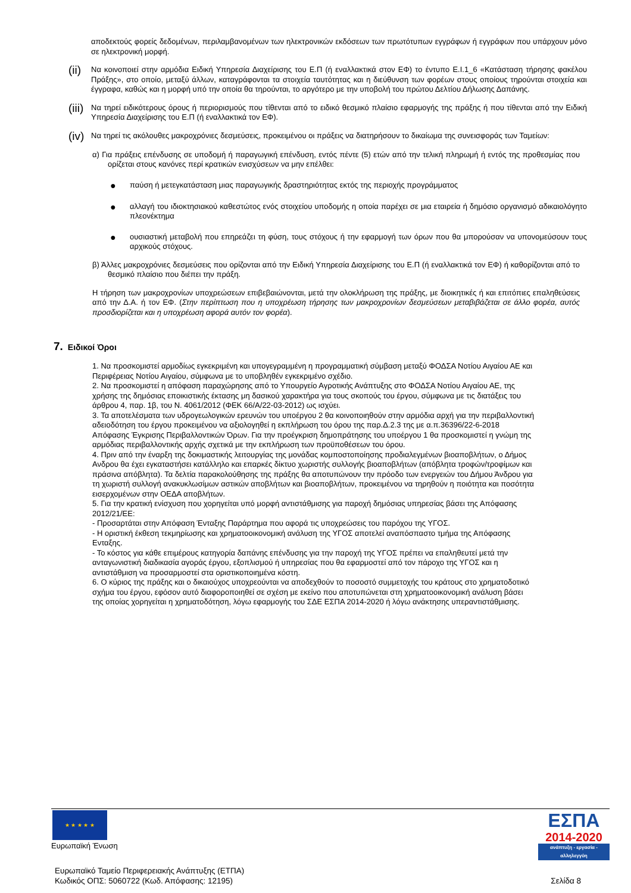αποδεκτούς φορείς δεδομένων, περιλαμβανομένων των ηλεκτρονικών εκδόσεων των πρωτότυπων εγγράφων ή εγγράφων που υπάρχουν μόνο σε ηλεκτρονική μορφή.
(ii)
Να κοινοποιεί στην αρμόδια Ειδική Υπηρεσία Διαχείρισης του Ε.Π (ή εναλλακτικά στον ΕΦ) το έντυπο Ε.Ι.1_6 «Κατάσταση τήρησης φακέλου Πράξης», στο οποίο, μεταξύ άλλων, καταγράφονται τα στοιχεία ταυτότητας και η διεύθυνση των φορέων στους οποίους τηρούνται στοιχεία και έγγραφα, καθώς και η μορφή υπό την οποία θα τηρούνται, το αργότερο με την υποβολή του πρώτου Δελτίου Δήλωσης Δαπάνης.
(iii)
Να τηρεί ειδικότερους όρους ή περιορισμούς που τίθενται από το ειδικό θεσμικό πλαίσιο εφαρμογής της πράξης ή που τίθενται από την Ειδική Υπηρεσία Διαχείρισης του Ε.Π (ή εναλλακτικά τον ΕΦ).
(iv)
Να τηρεί τις ακόλουθες μακροχρόνιες δεσμεύσεις, προκειμένου οι πράξεις να διατηρήσουν το δικαίωμα της συνεισφοράς των Ταμείων:
α) Για πράξεις επένδυσης σε υποδομή ή παραγωγική επένδυση, εντός πέντε (5) ετών από την τελική πληρωμή ή εντός της προθεσμίας που ορίζεται στους κανόνες περί κρατικών ενισχύσεων να μην επέλθει:
●
παύση ή μετεγκατάσταση μιας παραγωγικής δραστηριότητας εκτός της περιοχής προγράμματος
●
αλλαγή του ιδιοκτησιακού καθεστώτος ενός στοιχείου υποδομής η οποία παρέχει σε μια εταιρεία ή δημόσιο οργανισμό αδικαιολόγητο πλεονέκτημα
●
ουσιαστική μεταβολή που επηρεάζει τη φύση, τους στόχους ή την εφαρμογή των όρων που θα μπορούσαν να υπονομεύσουν τους αρχικούς στόχους.
β) Άλλες μακροχρόνιες δεσμεύσεις που ορίζονται από την Ειδική Υπηρεσία Διαχείρισης του Ε.Π (ή εναλλακτικά τον ΕΦ) ή καθορίζονται από το θεσμικό πλαίσιο που διέπει την πράξη.
Η τήρηση των μακροχρονίων υποχρεώσεων επιβεβαιώνονται, μετά την ολοκλήρωση της πράξης, με διοικητικές ή και επιτόπιες επαληθεύσεις από την Δ.Α. ή τον ΕΦ. (Στην περίπτωση που η υποχρέωση τήρησης των μακροχρονίων δεσμεύσεων μεταβιβάζεται σε άλλο φορέα, αυτός προσδιορίζεται και η υποχρέωση αφορά αυτόν τον φορέα).
7. Ειδικοί Όροι
1. Να προσκομιστεί αρμοδίως εγκεκριμένη και υπογεγραμμένη η προγραμματική σύμβαση μεταξύ ΦΟΔΣΑ Νοτίου Αιγαίου ΑΕ και Περιφέρειας Νοτίου Αιγαίου, σύμφωνα με το υποβληθέν εγκεκριμένο σχέδιο.
2. Να προσκομιστεί η απόφαση παραχώρησης από το Υπουργείο Αγροτικής Ανάπτυξης στο ΦΟΔΣΑ Νοτίου Αιγαίου ΑΕ, της χρήσης της δημόσιας εποικιστικής έκτασης μη δασικού χαρακτήρα για τους σκοπούς του έργου, σύμφωνα με τις διατάξεις του άρθρου 4, παρ. 1β, του Ν. 4061/2012 (ΦΕΚ 66/Α/22-03-2012) ως ισχύει.
3. Τα αποτελέσματα των υδρογεωλογικών ερευνών του υποέργου 2 θα κοινοποιηθούν στην αρμόδια αρχή για την περιβαλλοντική αδειοδότηση του έργου προκειμένου να αξιολογηθεί η εκπλήρωση του όρου της παρ.Δ.2.3 της με α.π.36396/22-6-2018 Απόφασης Έγκρισης Περιβαλλοντικών Όρων. Για την προέγκριση δημοπράτησης του υποέργου 1 θα προσκομιστεί η γνώμη της αρμόδιας περιβαλλοντικής αρχής σχετικά με την εκπλήρωση των προϋποθέσεων του όρου.
4. Πριν από την έναρξη της δοκιμαστικής λειτουργίας της μονάδας κομποστοποίησης προδιαλεγμένων βιοαποβλήτων, ο Δήμος Ανδρου θα έχει εγκαταστήσει κατάλληλο και επαρκές δίκτυο χωριστής συλλογής βιοαποβλήτων (απόβλητα τροφών/τροφίμων και πράσινα απόβλητα). Τα δελτία παρακολούθησης της πράξης θα αποτυπώνουν την πρόοδο των ενεργειών του Δήμου Άνδρου για τη χωριστή συλλογή ανακυκλωσίμων αστικών αποβλήτων και βιοαποβλήτων, προκειμένου να τηρηθούν η ποιότητα και ποσότητα εισερχομένων στην ΟΕΔΑ αποβλήτων.
5. Για την κρατική ενίσχυση που χορηγείται υπό μορφή αντιστάθμισης για παροχή δημόσιας υπηρεσίας βάσει της Απόφασης 2012/21/ΕΕ:
- Προσαρτάται στην Απόφαση Ένταξης Παράρτημα που αφορά τις υποχρεώσεις του παρόχου της ΥΓΟΣ.
- Η οριστική έκθεση τεκμηρίωσης και χρηματοοικονομική ανάλυση της ΥΓΟΣ αποτελεί αναπόσπαστο τμήμα της Απόφασης Ενταξης.
- Το κόστος για κάθε επιμέρους κατηγορία δαπάνης επένδυσης για την παροχή της ΥΓΟΣ πρέπει να επαληθευτεί μετά την ανταγωνιστική διαδικασία αγοράς έργου, εξοπλισμού ή υπηρεσίας που θα εφαρμοστεί από τον πάροχο της ΥΓΟΣ και η αντιστάθμιση να προσαρμοστεί στα οριστικοποιημένα κόστη.
6. Ο κύριος της πράξης και ο δικαιούχος υποχρεούνται να αποδεχθούν το ποσοστό συμμετοχής του κράτους στο χρηματοδοτικό σχήμα του έργου, εφόσον αυτό διαφοροποιηθεί σε σχέση με εκείνο που αποτυπώνεται στη χρηματοοικονομική ανάλυση βάσει της οποίας χορηγείται η χρηματοδότηση, λόγω εφαρμογής του ΣΔΕ ΕΣΠΑ 2014-2020 ή λόγω ανάκτησης υπεραντιστάθμισης.
★ ★ ★ ★ ★
Ευρωπαϊκή Ένωση
ΕΣΠΑ
2014-2020
ανάπτυξη - εργασία - αλληλεγγύη
Ευρωπαϊκό Ταμείο Περιφερειακής Ανάπτυξης (ΕΤΠΑ)
Κωδικός ΟΠΣ: 5060722 (Κωδ. Απόφασης: 12195)
Σελίδα 8